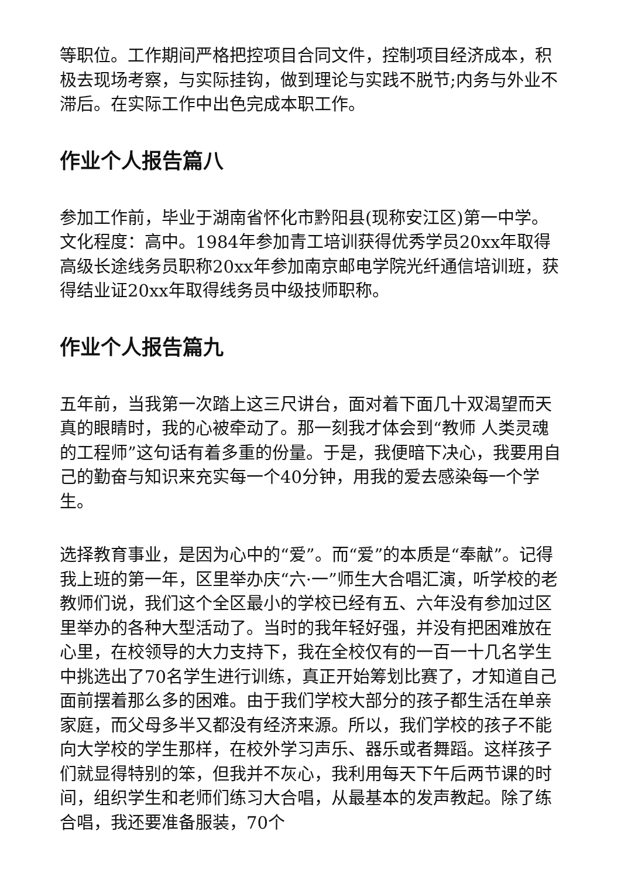等职位。工作期间严格把控项目合同文件，控制项目经济成本，积极去现场考察，与实际挂钩，做到理论与实践不脱节;内务与外业不滞后。在实际工作中出色完成本职工作。
作业个人报告篇八
参加工作前，毕业于湖南省怀化市黔阳县(现称安江区)第一中学。文化程度：高中。1984年参加青工培训获得优秀学员20xx年取得高级长途线务员职称20xx年参加南京邮电学院光纤通信培训班，获得结业证20xx年取得线务员中级技师职称。
作业个人报告篇九
五年前，当我第一次踏上这三尺讲台，面对着下面几十双渴望而天真的眼睛时，我的心被牵动了。那一刻我才体会到“教师 人类灵魂的工程师”这句话有着多重的份量。于是，我便暗下决心，我要用自己的勤奋与知识来充实每一个40分钟，用我的爱去感染每一个学生。
选择教育事业，是因为心中的“爱”。而“爱”的本质是“奉献”。记得我上班的第一年，区里举办庆“六·一”师生大合唱汇演，听学校的老教师们说，我们这个全区最小的学校已经有五、六年没有参加过区里举办的各种大型活动了。当时的我年轻好强，并没有把困难放在心里，在校领导的大力支持下，我在全校仅有的一百一十几名学生中挑选出了70名学生进行训练，真正开始筹划比赛了，才知道自己面前摆着那么多的困难。由于我们学校大部分的孩子都生活在单亲家庭，而父母多半又都没有经济来源。所以，我们学校的孩子不能向大学校的学生那样，在校外学习声乐、器乐或者舞蹈。这样孩子们就显得特别的笨，但我并不灰心，我利用每天下午后两节课的时间，组织学生和老师们练习大合唱，从最基本的发声教起。除了练合唱，我还要准备服装，70个